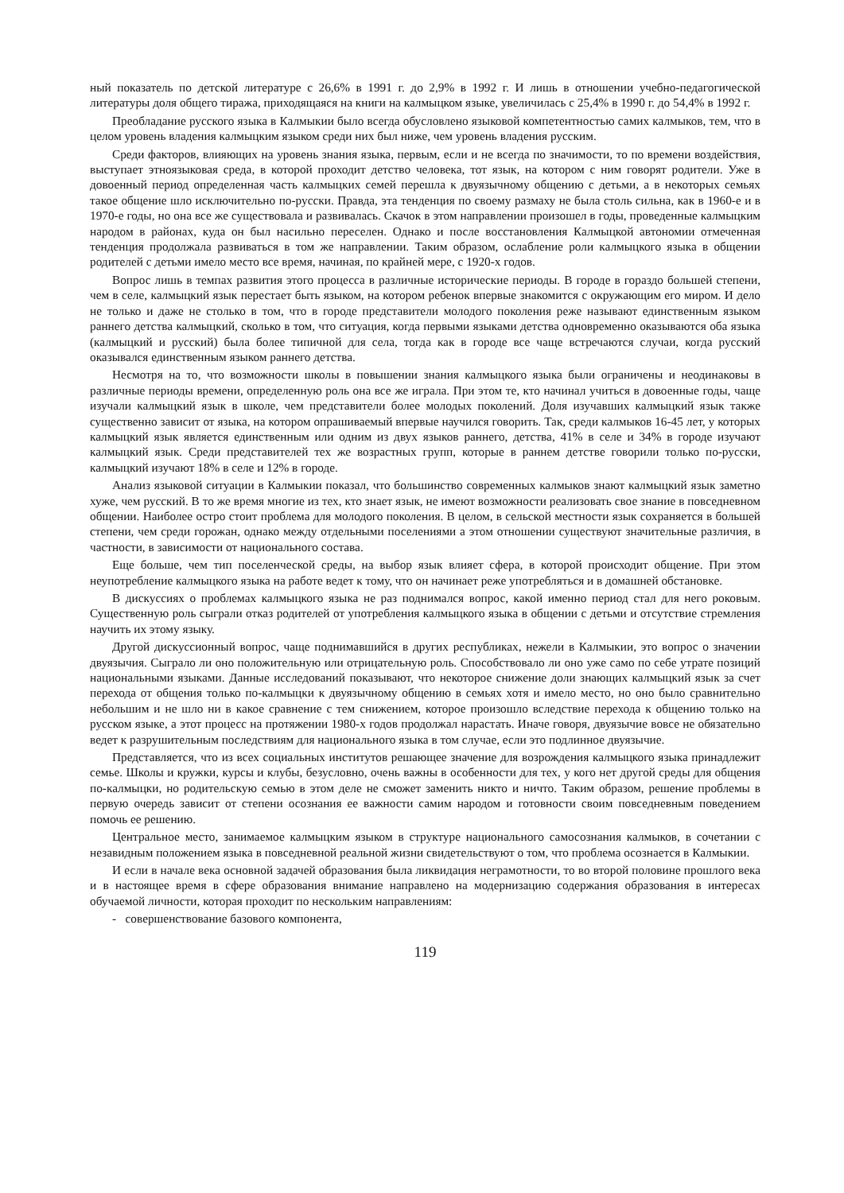ный показатель по детской литературе с 26,6% в 1991 г. до 2,9% в 1992 г. И лишь в отношении учебно-педагогической литературы доля общего тиража, приходящаяся на книги на калмыцком языке, увеличилась с 25,4% в 1990 г. до 54,4% в 1992 г.
Преобладание русского языка в Калмыкии было всегда обусловлено языковой компетентностью самих калмыков, тем, что в целом уровень владения калмыцким языком среди них был ниже, чем уровень владения русским.
Среди факторов, влияющих на уровень знания языка, первым, если и не всегда по значимости, то по времени воздействия, выступает этноязыковая среда, в которой проходит детство человека, тот язык, на котором с ним говорят родители. Уже в довоенный период определенная часть калмыцких семей перешла к двуязычному общению с детьми, а в некоторых семьях такое общение шло исключительно по-русски. Правда, эта тенденция по своему размаху не была столь сильна, как в 1960-е и в 1970-е годы, но она все же существовала и развивалась. Скачок в этом направлении произошел в годы, проведенные калмыцким народом в районах, куда он был насильно переселен. Однако и после восстановления Калмыцкой автономии отмеченная тенденция продолжала развиваться в том же направлении. Таким образом, ослабление роли калмыцкого языка в общении родителей с детьми имело место все время, начиная, по крайней мере, с 1920-х годов.
Вопрос лишь в темпах развития этого процесса в различные исторические периоды. В городе в гораздо большей степени, чем в селе, калмыцкий язык перестает быть языком, на котором ребенок впервые знакомится с окружающим его миром. И дело не только и даже не столько в том, что в городе представители молодого поколения реже называют единственным языком раннего детства калмыцкий, сколько в том, что ситуация, когда первыми языками детства одновременно оказываются оба языка (калмыцкий и русский) была более типичной для села, тогда как в городе все чаще встречаются случаи, когда русский оказывался единственным языком раннего детства.
Несмотря на то, что возможности школы в повышении знания калмыцкого языка были ограничены и неодинаковы в различные периоды времени, определенную роль она все же играла. При этом те, кто начинал учиться в довоенные годы, чаще изучали калмыцкий язык в школе, чем представители более молодых поколений. Доля изучавших калмыцкий язык также существенно зависит от языка, на котором опрашиваемый впервые научился говорить. Так, среди калмыков 16-45 лет, у которых калмыцкий язык является единственным или одним из двух языков раннего, детства, 41% в селе и 34% в городе изучают калмыцкий язык. Среди представителей тех же возрастных групп, которые в раннем детстве говорили только по-русски, калмыцкий изучают 18% в селе и 12% в городе.
Анализ языковой ситуации в Калмыкии показал, что большинство современных калмыков знают калмыцкий язык заметно хуже, чем русский. В то же время многие из тех, кто знает язык, не имеют возможности реализовать свое знание в повседневном общении. Наиболее остро стоит проблема для молодого поколения. В целом, в сельской местности язык сохраняется в большей степени, чем среди горожан, однако между отдельными поселениями а этом отношении существуют значительные различия, в частности, в зависимости от национального состава.
Еще больше, чем тип поселенческой среды, на выбор язык влияет сфера, в которой происходит общение. При этом неупотребление калмыцкого языка на работе ведет к тому, что он начинает реже употребляться и в домашней обстановке.
В дискуссиях о проблемах калмыцкого языка не раз поднимался вопрос, какой именно период стал для него роковым. Существенную роль сыграли отказ родителей от употребления калмыцкого языка в общении с детьми и отсутствие стремления научить их этому языку.
Другой дискуссионный вопрос, чаще поднимавшийся в других республиках, нежели в Калмыкии, это вопрос о значении двуязычия. Сыграло ли оно положительную или отрицательную роль. Способствовало ли оно уже само по себе утрате позиций национальными языками. Данные исследований показывают, что некоторое снижение доли знающих калмыцкий язык за счет перехода от общения только по-калмыцки к двуязычному общению в семьях хотя и имело место, но оно было сравнительно небольшим и не шло ни в какое сравнение с тем снижением, которое произошло вследствие перехода к общению только на русском языке, а этот процесс на протяжении 1980-х годов продолжал нарастать. Иначе говоря, двуязычие вовсе не обязательно ведет к разрушительным последствиям для национального языка в том случае, если это подлинное двуязычие.
Представляется, что из всех социальных институтов решающее значение для возрождения калмыцкого языка принадлежит семье. Школы и кружки, курсы и клубы, безусловно, очень важны в особенности для тех, у кого нет другой среды для общения по-калмыцки, но родительскую семью в этом деле не сможет заменить никто и ничто. Таким образом, решение проблемы в первую очередь зависит от степени осознания ее важности самим народом и готовности своим повседневным поведением помочь ее решению.
Центральное место, занимаемое калмыцким языком в структуре национального самосознания калмыков, в сочетании с незавидным положением языка в повседневной реальной жизни свидетельствуют о том, что проблема осознается в Калмыкии.
И если в начале века основной задачей образования была ликвидация неграмотности, то во второй половине прошлого века и в настоящее время в сфере образования внимание направлено на модернизацию содержания образования в интересах обучаемой личности, которая проходит по нескольким направлениям:
- совершенствование базового компонента,
119